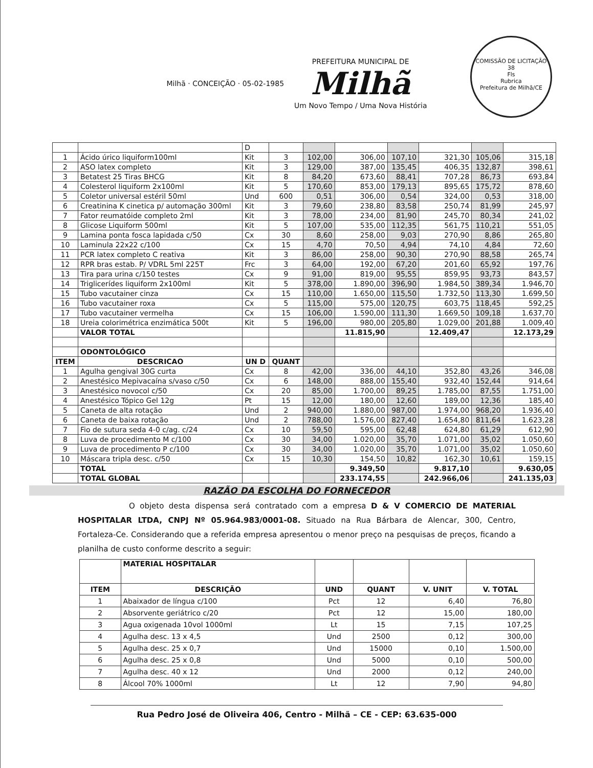Milhã · CONCEIÇÃO · 05-02-1985
PREFEITURA MUNICIPAL DE
Milhã
Um Novo Tempo / Uma Nova História
COMISSÃO DE LICITAÇÃO
38
Fls
Rubrica
Prefeitura de Milhã/CE
| | | D | | | | | | | |
| 1 | Ácido úrico liquiform100ml | Kit | 3 | 102,00 | 306,00 | 107,10 | 321,30 | 105,06 | 315,18 |
| 2 | ASO latex completo | Kit | 3 | 129,00 | 387,00 | 135,45 | 406,35 | 132,87 | 398,61 |
| 3 | Betatest 25 Tiras BHCG | Kit | 8 | 84,20 | 673,60 | 88,41 | 707,28 | 86,73 | 693,84 |
| 4 | Colesterol liquiform 2x100ml | Kit | 5 | 170,60 | 853,00 | 179,13 | 895,65 | 175,72 | 878,60 |
| 5 | Coletor universal estéril 50ml | Und | 600 | 0,51 | 306,00 | 0,54 | 324,00 | 0,53 | 318,00 |
| 6 | Creatinina K cinetica p/ automação 300ml | Kit | 3 | 79,60 | 238,80 | 83,58 | 250,74 | 81,99 | 245,97 |
| 7 | Fator reumatóide completo 2ml | Kit | 3 | 78,00 | 234,00 | 81,90 | 245,70 | 80,34 | 241,02 |
| 8 | Glicose Liquiform 500ml | Kit | 5 | 107,00 | 535,00 | 112,35 | 561,75 | 110,21 | 551,05 |
| 9 | Lamina ponta fosca lapidada c/50 | Cx | 30 | 8,60 | 258,00 | 9,03 | 270,90 | 8,86 | 265,80 |
| 10 | Laminula 22x22 c/100 | Cx | 15 | 4,70 | 70,50 | 4,94 | 74,10 | 4,84 | 72,60 |
| 11 | PCR latex completo C reativa | Kit | 3 | 86,00 | 258,00 | 90,30 | 270,90 | 88,58 | 265,74 |
| 12 | RPR bras estab. P/ VDRL 5ml 225T | Frc | 3 | 64,00 | 192,00 | 67,20 | 201,60 | 65,92 | 197,76 |
| 13 | Tira para urina c/150 testes | Cx | 9 | 91,00 | 819,00 | 95,55 | 859,95 | 93,73 | 843,57 |
| 14 | Triglicerídes liquiform 2x100ml | Kit | 5 | 378,00 | 1.890,00 | 396,90 | 1.984,50 | 389,34 | 1.946,70 |
| 15 | Tubo vacutainer cinza | Cx | 15 | 110,00 | 1.650,00 | 115,50 | 1.732,50 | 113,30 | 1.699,50 |
| 16 | Tubo vacutainer roxa | Cx | 5 | 115,00 | 575,00 | 120,75 | 603,75 | 118,45 | 592,25 |
| 17 | Tubo vacutainer vermelha | Cx | 15 | 106,00 | 1.590,00 | 111,30 | 1.669,50 | 109,18 | 1.637,70 |
| 18 | Ureia colorimétrica enzimática 500t | Kit | 5 | 196,00 | 980,00 | 205,80 | 1.029,00 | 201,88 | 1.009,40 |
| | VALOR TOTAL | | | | 11.815,90 | | 12.409,47 | | 12.173,29 |
| | ODONTOLÓGICO | | | | | | | | |
| ITEM | DESCRICAO | UN D | QUANT | | | | | | |
| 1 | Agulha gengival 30G curta | Cx | 8 | 42,00 | 336,00 | 44,10 | 352,80 | 43,26 | 346,08 |
| 2 | Anestésico Mepivacaína s/vaso c/50 | Cx | 6 | 148,00 | 888,00 | 155,40 | 932,40 | 152,44 | 914,64 |
| 3 | Anestésico novocol c/50 | Cx | 20 | 85,00 | 1.700,00 | 89,25 | 1.785,00 | 87,55 | 1.751,00 |
| 4 | Anestésico Tópico Gel 12g | Pt | 15 | 12,00 | 180,00 | 12,60 | 189,00 | 12,36 | 185,40 |
| 5 | Caneta de alta rotação | Und | 2 | 940,00 | 1.880,00 | 987,00 | 1.974,00 | 968,20 | 1.936,40 |
| 6 | Caneta de baixa rotação | Und | 2 | 788,00 | 1.576,00 | 827,40 | 1.654,80 | 811,64 | 1.623,28 |
| 7 | Fio de sutura seda 4-0 c/ag. c/24 | Cx | 10 | 59,50 | 595,00 | 62,48 | 624,80 | 61,29 | 612,90 |
| 8 | Luva de procedimento M c/100 | Cx | 30 | 34,00 | 1.020,00 | 35,70 | 1.071,00 | 35,02 | 1.050,60 |
| 9 | Luva de procedimento P c/100 | Cx | 30 | 34,00 | 1.020,00 | 35,70 | 1.071,00 | 35,02 | 1.050,60 |
| 10 | Máscara tripla desc. c/50 | Cx | 15 | 10,30 | 154,50 | 10,82 | 162,30 | 10,61 | 159,15 |
| | TOTAL | | | | 9.349,50 | | 9.817,10 | | 9.630,05 |
| | TOTAL GLOBAL | | | | 233.174,55 | | 242.966,06 | | 241.135,03 |
RAZÃO DA ESCOLHA DO FORNECEDOR
O objeto desta dispensa será contratado com a empresa D & V COMERCIO DE MATERIAL HOSPITALAR LTDA, CNPJ Nº 05.964.983/0001-08. Situado na Rua Bárbara de Alencar, 300, Centro, Fortaleza-Ce. Considerando que a referida empresa apresentou o menor preço na pesquisas de preços, ficando a planilha de custo conforme descrito a seguir:
| | MATERIAL HOSPITALAR | | | | |
| ITEM | DESCRIÇÃO | UND | QUANT | V. UNIT | V. TOTAL |
| 1 | Abaixador de língua c/100 | Pct | 12 | 6,40 | 76,80 |
| 2 | Absorvente geriátrico c/20 | Pct | 12 | 15,00 | 180,00 |
| 3 | Agua oxigenada 10vol 1000ml | Lt | 15 | 7,15 | 107,25 |
| 4 | Agulha desc. 13 x 4,5 | Und | 2500 | 0,12 | 300,00 |
| 5 | Agulha desc. 25 x 0,7 | Und | 15000 | 0,10 | 1.500,00 |
| 6 | Agulha desc. 25 x 0,8 | Und | 5000 | 0,10 | 500,00 |
| 7 | Agulha desc. 40 x 12 | Und | 2000 | 0,12 | 240,00 |
| 8 | Álcool 70% 1000ml | Lt | 12 | 7,90 | 94,80 |
Rua Pedro José de Oliveira 406, Centro - Milhã – CE - CEP: 63.635-000